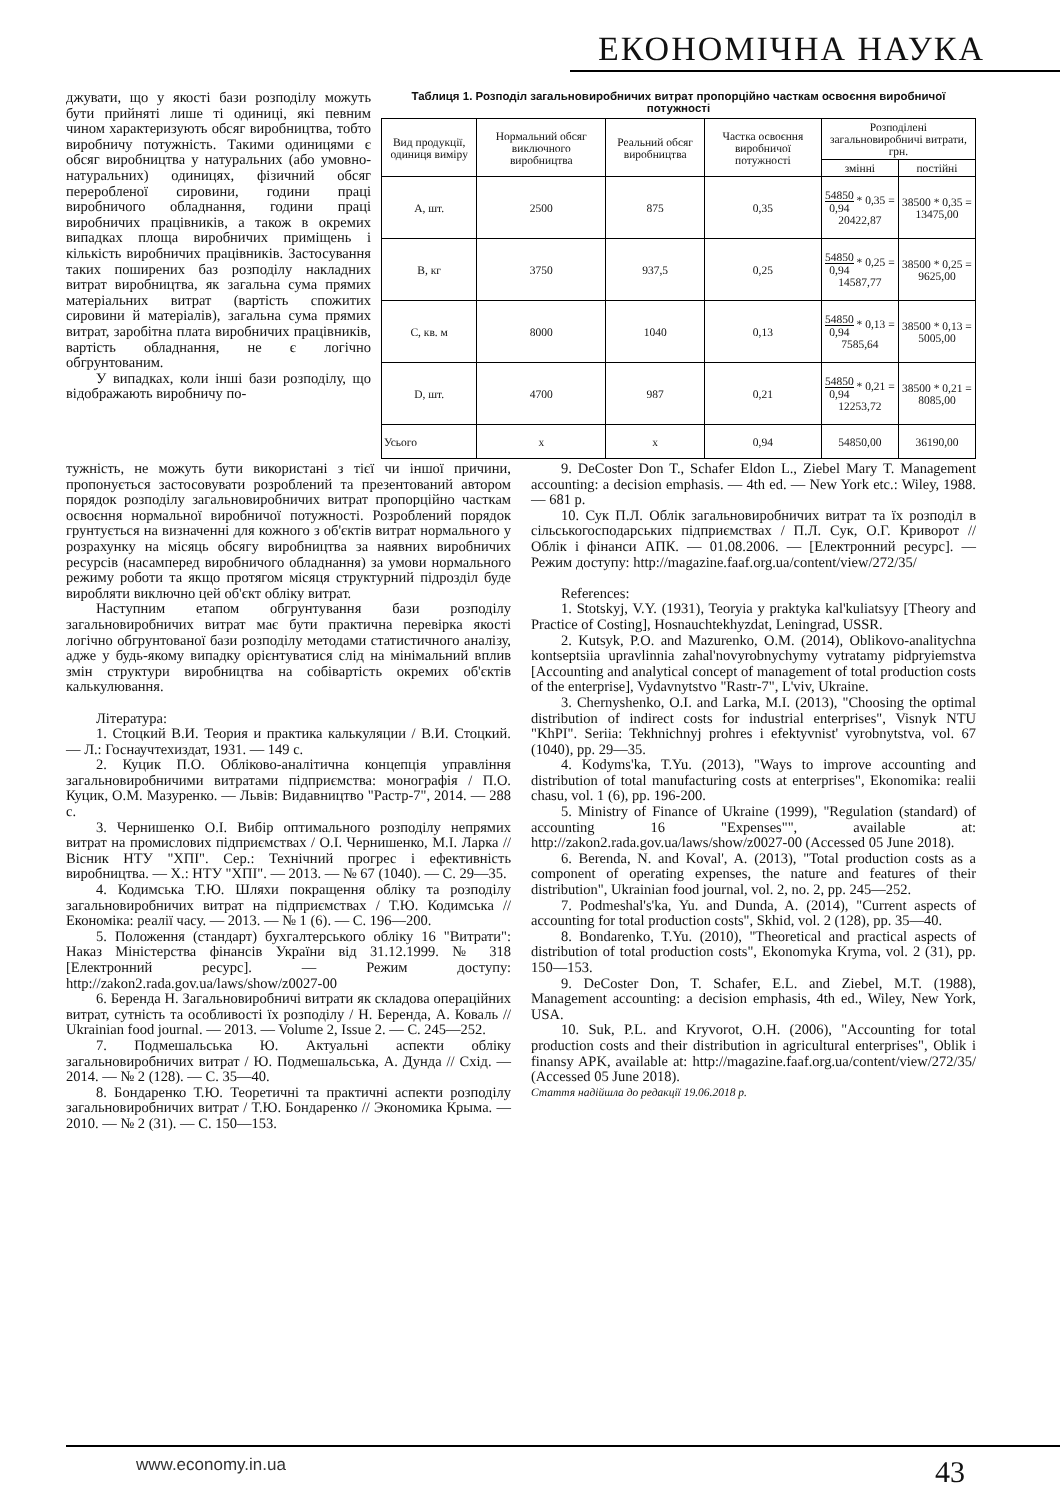ЕКОНОМІЧНА НАУКА
джувати, що у якості бази розподілу можуть бути прийняті лише ті одиниці, які певним чином характеризують обсяг виробництва, тобто виробничу потужність. Такими одиницями є обсяг виробництва у натуральних (або умовно-натуральних) одиницях, фізичний обсяг переробленої сировини, години праці виробничого обладнання, години праці виробничих працівників, а також в окремих випадках площа виробничих приміщень і кількість виробничих працівників. Застосування таких поширених баз розподілу накладних витрат виробництва, як загальна сума прямих матеріальних витрат (вартість спожитих сировини й матеріалів), загальна сума прямих витрат, заробітна плата виробничих працівників, вартість обладнання, не є логічно обгрунтованим.
У випадках, коли інші бази розподілу, що відображають виробничу по-
Таблиця 1. Розподіл загальновиробничих витрат пропорційно часткам освоєння виробничої потужності
| Вид продукції, одиниця виміру | Нормальний обсяг виключного виробництва | Реальний обсяг виробництва | Частка освоєння виробничої потужності | Розподілені загальновиробничі витрати, грн. | |
| --- | --- | --- | --- | --- | --- |
| | | | | змінні | постійні |
| А, шт. | 2500 | 875 | 0,35 | 54850 0,94 * 0,35 = 20422,87 | 38500 * 0,35 = 13475,00 |
| B, кг | 3750 | 937,5 | 0,25 | 54850 0,94 * 0,25 = 14587,77 | 38500 * 0,25 = 9625,00 |
| C, кв. м | 8000 | 1040 | 0,13 | 54850 0,94 * 0,13 = 7585,64 | 38500 * 0,13 = 5005,00 |
| D, шт. | 4700 | 987 | 0,21 | 54850 0,94 * 0,21 = 12253,72 | 38500 * 0,21 = 8085,00 |
| Усього | x | x | 0,94 | 54850,00 | 36190,00 |
тужність, не можуть бути використані з тієї чи іншої причини, пропонується застосовувати розроблений та презентований автором порядок розподілу загальновиробничих витрат пропорційно часткам освоєння нормальної виробничої потужності. Розроблений порядок грунтується на визначенні для кожного з об'єктів витрат нормального у розрахунку на місяць обсягу виробництва за наявних виробничих ресурсів (насамперед виробничого обладнання) за умови нормального режиму роботи та якщо протягом місяця структурний підрозділ буде виробляти виключно цей об'єкт обліку витрат.
Наступним етапом обгрунтування бази розподілу загальновиробничих витрат має бути практична перевірка якості логічно обгрунтованої бази розподілу методами статистичного аналізу, адже у будь-якому випадку орієнтуватися слід на мінімальний вплив змін структури виробництва на собівартість окремих об'єктів калькулювання.
Література:
1. Стоцкий В.И. Теория и практика калькуляции / В.И. Стоцкий. — Л.: Госнаучтехиздат, 1931. — 149 с.
2. Куцик П.О. Обліково-аналітична концепція управління загальновиробничими витратами підприємства: монографія / П.О. Куцик, О.М. Мазуренко. — Львів: Видавництво "Растр-7", 2014. — 288 с.
3. Чернишенко О.І. Вибір оптимального розподілу непрямих витрат на промислових підприємствах / О.І. Чернишенко, М.І. Ларка // Вісник НТУ "ХПІ". Сер.: Технічний прогрес і ефективність виробництва. — Х.: НТУ "ХПІ". — 2013. — № 67 (1040). — С. 29—35.
4. Кодимська Т.Ю. Шляхи покращення обліку та розподілу загальновиробничих витрат на підприємствах / Т.Ю. Кодимська // Економіка: реалії часу. — 2013. — № 1 (6). — С. 196—200.
5. Положення (стандарт) бухгалтерського обліку 16 "Витрати": Наказ Міністерства фінансів України від 31.12.1999. № 318 [Електронний ресурс]. — Режим доступу: http://zakon2.rada.gov.ua/laws/show/z0027-00
6. Беренда Н. Загальновиробничі витрати як складова операційних витрат, сутність та особливості їх розподілу / Н. Беренда, А. Коваль // Ukrainian food journal. — 2013. — Volume 2, Issue 2. — С. 245—252.
7. Подмешальська Ю. Актуальні аспекти обліку загальновиробничих витрат / Ю. Подмешальська, А. Дунда // Схід. — 2014. — № 2 (128). — С. 35—40.
8. Бондаренко Т.Ю. Теоретичні та практичні аспекти розподілу загальновиробничих витрат / Т.Ю. Бондаренко // Экономика Крыма. — 2010. — № 2 (31). — С. 150—153.
9. DeCoster Don T., Schafer Eldon L., Ziebel Mary T. Management accounting: a decision emphasis. — 4th ed. — New York etc.: Wiley, 1988. — 681 p.
10. Сук П.Л. Облік загальновиробничих витрат та їх розподіл в сільськогосподарських підприємствах / П.Л. Сук, О.Г. Криворот // Облік і фінанси АПК. — 01.08.2006. — [Електронний ресурс]. — Режим доступу: http://magazine.faaf.org.ua/content/view/272/35/
References:
1. Stotskyj, V.Y. (1931), Teoryia y praktyka kal'kuliatsyy [Theory and Practice of Costing], Hosnauchtekhyzdat, Leningrad, USSR.
2. Kutsyk, P.O. and Mazurenko, O.M. (2014), Oblikovo-analitychna kontseptsiia upravlinnia zahal'novyrobnychymy vytratamy pidpryiemstva [Accounting and analytical concept of management of total production costs of the enterprise], Vydavnytstvo "Rastr-7", L'viv, Ukraine.
3. Chernyshenko, O.I. and Larka, M.I. (2013), "Choosing the optimal distribution of indirect costs for industrial enterprises", Visnyk NTU "KhPI". Seriia: Tekhnichnyj prohres i efektyvnist' vyrobnytstva, vol. 67 (1040), pp. 29—35.
4. Kodyms'ka, T.Yu. (2013), "Ways to improve accounting and distribution of total manufacturing costs at enterprises", Ekonomika: realii chasu, vol. 1 (6), pp. 196-200.
5. Ministry of Finance of Ukraine (1999), "Regulation (standard) of accounting 16 "Expenses"", available at: http://zakon2.rada.gov.ua/laws/show/z0027-00 (Accessed 05 June 2018).
6. Berenda, N. and Koval', A. (2013), "Total production costs as a component of operating expenses, the nature and features of their distribution", Ukrainian food journal, vol. 2, no. 2, pp. 245—252.
7. Podmeshal's'ka, Yu. and Dunda, A. (2014), "Current aspects of accounting for total production costs", Skhid, vol. 2 (128), pp. 35—40.
8. Bondarenko, T.Yu. (2010), "Theoretical and practical aspects of distribution of total production costs", Ekonomyka Kryma, vol. 2 (31), pp. 150—153.
9. DeCoster Don, T. Schafer, E.L. and Ziebel, M.T. (1988), Management accounting: a decision emphasis, 4th ed., Wiley, New York, USA.
10. Suk, P.L. and Kryvorot, O.H. (2006), "Accounting for total production costs and their distribution in agricultural enterprises", Oblik i finansy APK, available at: http://magazine.faaf.org.ua/content/view/272/35/ (Accessed 05 June 2018).
Стаття надійшла до редакції 19.06.2018 р.
www.economy.in.ua 43